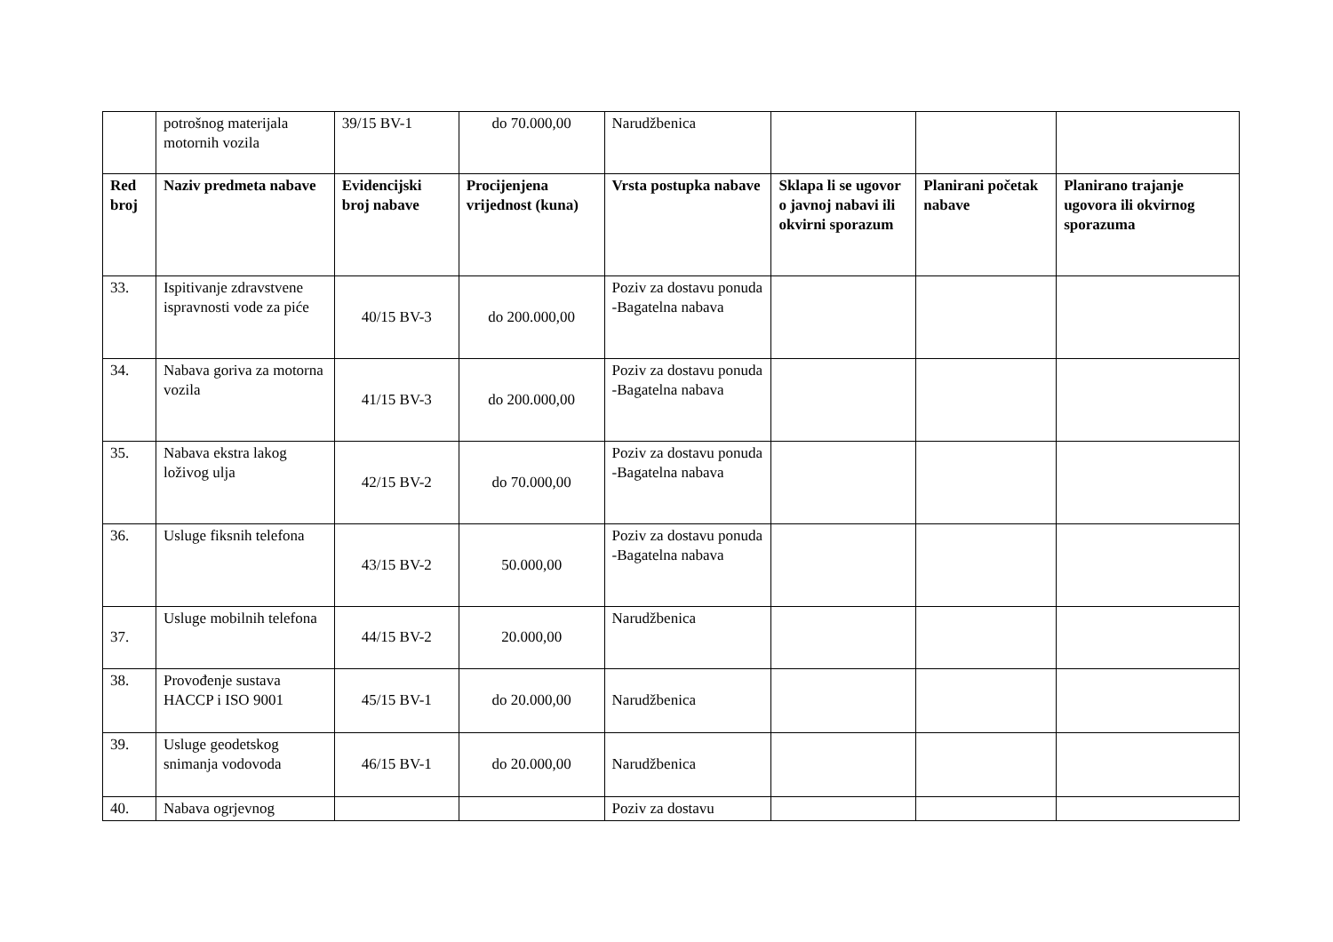| | potrošnog materijala motornih vozila | 39/15 BV-1 | do 70.000,00 | Narudžbenica | | | |
| Red broj | Naziv predmeta nabave | Evidencijski broj nabave | Procijenjena vrijednost (kuna) | Vrsta postupka nabave | Sklapa li se ugovor o javnoj nabavi ili okvirni sporazum | Planirani početak nabave | Planirano trajanje ugovora ili okvirnog sporazuma |
| 33. | Ispitivanje zdravstvene ispravnosti vode za piće | 40/15 BV-3 | do 200.000,00 | Poziv za dostavu ponuda -Bagatelna nabava | | | |
| 34. | Nabava goriva za motorna vozila | 41/15 BV-3 | do 200.000,00 | Poziv za dostavu ponuda -Bagatelna nabava | | | |
| 35. | Nabava ekstra lakog loživog ulja | 42/15 BV-2 | do 70.000,00 | Poziv za dostavu ponuda -Bagatelna nabava | | | |
| 36. | Usluge fiksnih telefona | 43/15 BV-2 | 50.000,00 | Poziv za dostavu ponuda -Bagatelna nabava | | | |
| 37. | Usluge mobilnih telefona | 44/15 BV-2 | 20.000,00 | Narudžbenica | | | |
| 38. | Provođenje sustava HACCP i ISO 9001 | 45/15 BV-1 | do 20.000,00 | Narudžbenica | | | |
| 39. | Usluge geodetskog snimanja vodovoda | 46/15 BV-1 | do 20.000,00 | Narudžbenica | | | |
| 40. | Nabava ogrjevnog | | | Poziv za dostavu | | | |